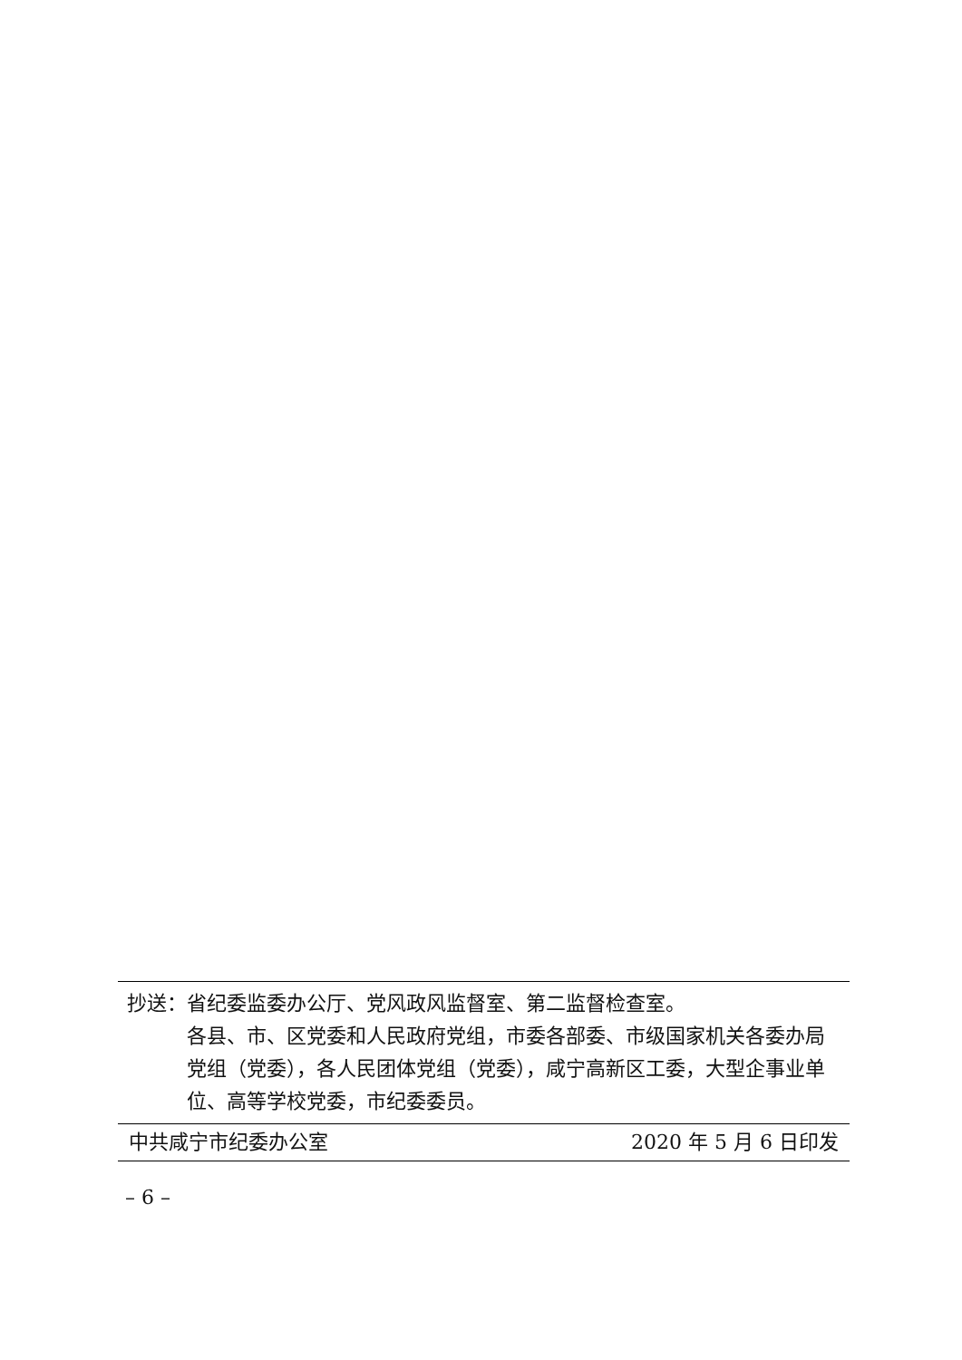抄送： 省纪委监委办公厅、党风政风监督室、第二监督检查室。
各县、市、区党委和人民政府党组，市委各部委、市级国家机关各委办局党组（党委），各人民团体党组（党委），咸宁高新区工委，大型企事业单位、高等学校党委，市纪委委员。
中共咸宁市纪委办公室 2020 年 5 月 6 日印发
– 6 –